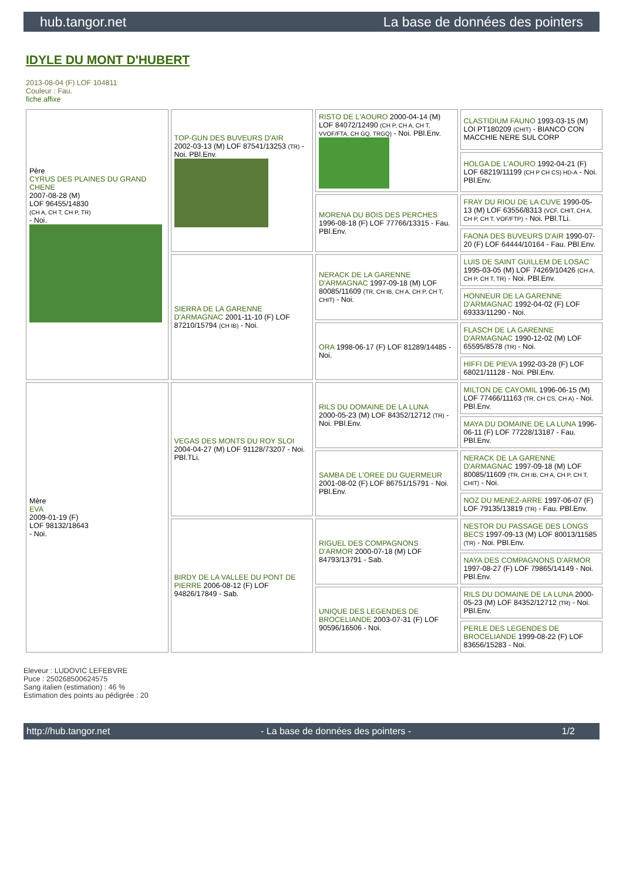hub.tangor.net La base de données des pointers
IDYLE DU MONT D'HUBERT
2013-08-04 (F) LOF 104811
Couleur : Fau.
fiche affixe
| Père CYRUS DES PLAINES DU GRAND CHENE 2007-08-28 (M) LOF 96455/14830 (CH A, CH T, CH P, TR) - Noi. | TOP-GUN DES BUVEURS D'AIR 2002-03-13 (M) LOF 87541/13253 (TR) - Noi. PBl.Env. | RISTO DE L'AOURO 2000-04-14 (M) LOF 84072/12490 (CH P, CH A, CH T, VVOF/FTA, CH GQ, TRGQ) - Noi. PBl.Env. | CLASTIDIUM FAUNO 1993-03-15 (M) LOI PT180209 (CHIT) - BIANCO CON MACCHIE NERE SUL CORP |
| | | | HOLGA DE L'AOURO 1992-04-21 (F) LOF 68219/11199 (CH P CH CS) HD-A - Noi. PBl.Env. |
| | | MORENA DU BOIS DES PERCHES 1996-08-18 (F) LOF 77766/13315 - Fau. PBl.Env. | FRAY DU RIOU DE LA CUVE 1990-05-13 (M) LOF 63556/8313 (VCF, CHIT, CH A, CH P, CH T, VOF/FTP) - Noi. PBl.TLi. |
| | | | FAONA DES BUVEURS D'AIR 1990-07-20 (F) LOF 64444/10164 - Fau. PBl.Env. |
| | SIERRA DE LA GARENNE D'ARMAGNAC 2001-11-10 (F) LOF 87210/15794 (CH IB) - Noi. | NERACK DE LA GARENNE D'ARMAGNAC 1997-09-18 (M) LOF 80085/11609 (TR, CH IB, CH A, CH P, CH T, CHIT) - Noi. | LUIS DE SAINT GUILLEM DE LOSAC 1995-03-05 (M) LOF 74269/10426 (CH A, CH P, CH T, TR) - Noi. PBl.Env. |
| | | | HONNEUR DE LA GARENNE D'ARMAGNAC 1992-04-02 (F) LOF 69333/11290 - Noi. |
| | | ORA 1998-06-17 (F) LOF 81289/14485 - Noi. | FLASCH DE LA GARENNE D'ARMAGNAC 1990-12-02 (M) LOF 65595/8578 (TR) - Noi. |
| | | | HIFFI DE PIEVA 1992-03-28 (F) LOF 68021/11128 - Noi. PBl.Env. |
| Mère EVA 2009-01-19 (F) LOF 98132/18643 - Noi. | VEGAS DES MONTS DU ROY SLOI 2004-04-27 (M) LOF 91128/73207 - Noi. PBl.TLi. | RILS DU DOMAINE DE LA LUNA 2000-05-23 (M) LOF 84352/12712 (TR) - Noi. PBl.Env. | MILTON DE CAYOMIL 1996-06-15 (M) LOF 77466/11163 (TR, CH CS, CH A) - Noi. PBl.Env. |
| | | | MAYA DU DOMAINE DE LA LUNA 1996-06-11 (F) LOF 77228/13187 - Fau. PBl.Env. |
| | | SAMBA DE L'OREE DU GUERMEUR 2001-08-02 (F) LOF 86751/15791 - Noi. PBl.Env. | NERACK DE LA GARENNE D'ARMAGNAC 1997-09-18 (M) LOF 80085/11609 (TR, CH IB, CH A, CH P, CH T, CHIT) - Noi. |
| | | | NOZ DU MENEZ-ARRE 1997-06-07 (F) LOF 79135/13819 (TR) - Fau. PBl.Env. |
| | BIRDY DE LA VALLEE DU PONT DE PIERRE 2006-08-12 (F) LOF 94826/17849 - Sab. | RIGUEL DES COMPAGNONS D'ARMOR 2000-07-18 (M) LOF 84793/13791 - Sab. | NESTOR DU PASSAGE DES LONGS BECS 1997-09-13 (M) LOF 80013/11585 (TR) - Noi. PBl.Env. |
| | | | NAYA DES COMPAGNONS D'ARMOR 1997-08-27 (F) LOF 79865/14149 - Noi. PBl.Env. |
| | | UNIQUE DES LEGENDES DE BROCELIANDE 2003-07-31 (F) LOF 90596/16506 - Noi. | RILS DU DOMAINE DE LA LUNA 2000-05-23 (M) LOF 84352/12712 (TR) - Noi. PBl.Env. |
| | | | PERLE DES LEGENDES DE BROCELIANDE 1999-08-22 (F) LOF 83656/15283 - Noi. |
Eleveur : LUDOVIC LEFEBVRE
Puce : 250268500624575
Sang italien (estimation) : 46 %
Estimation des points au pédigrée : 20
http://hub.tangor.net - La base de données des pointers - 1/2